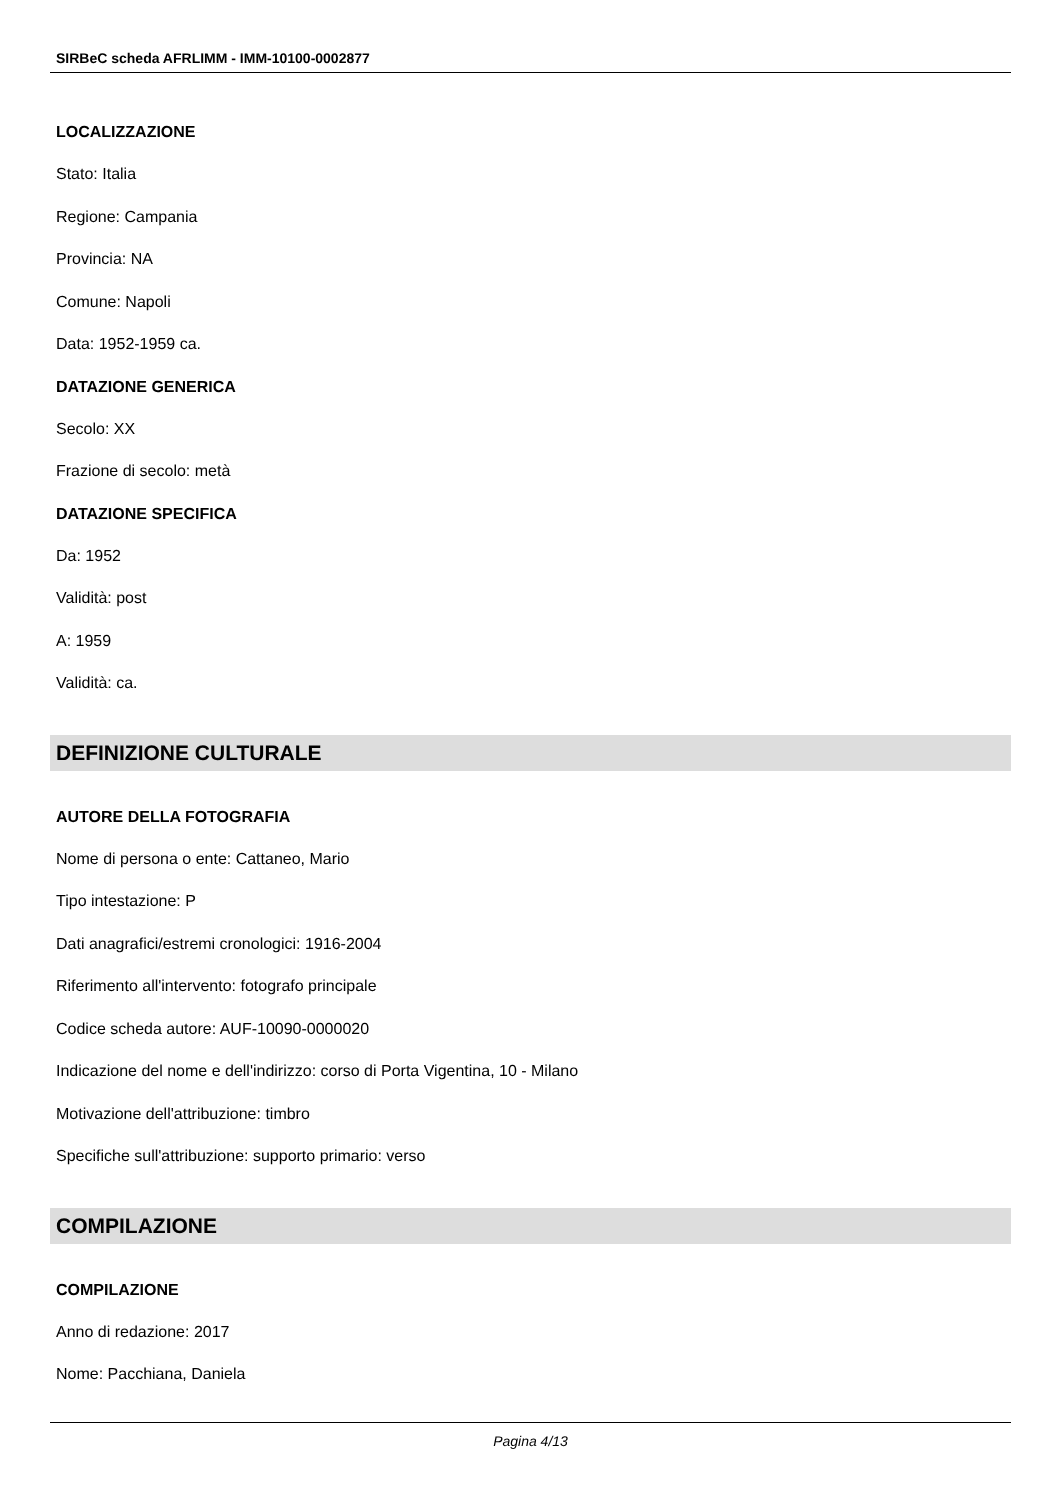SIRBeC scheda AFRLIMM - IMM-10100-0002877
LOCALIZZAZIONE
Stato: Italia
Regione: Campania
Provincia: NA
Comune: Napoli
Data: 1952-1959 ca.
DATAZIONE GENERICA
Secolo: XX
Frazione di secolo: metà
DATAZIONE SPECIFICA
Da: 1952
Validità: post
A: 1959
Validità: ca.
DEFINIZIONE CULTURALE
AUTORE DELLA FOTOGRAFIA
Nome di persona o ente: Cattaneo, Mario
Tipo intestazione: P
Dati anagrafici/estremi cronologici: 1916-2004
Riferimento all'intervento: fotografo principale
Codice scheda autore: AUF-10090-0000020
Indicazione del nome e dell'indirizzo: corso di Porta Vigentina, 10 - Milano
Motivazione dell'attribuzione: timbro
Specifiche sull'attribuzione: supporto primario: verso
COMPILAZIONE
COMPILAZIONE
Anno di redazione: 2017
Nome: Pacchiana, Daniela
Pagina 4/13